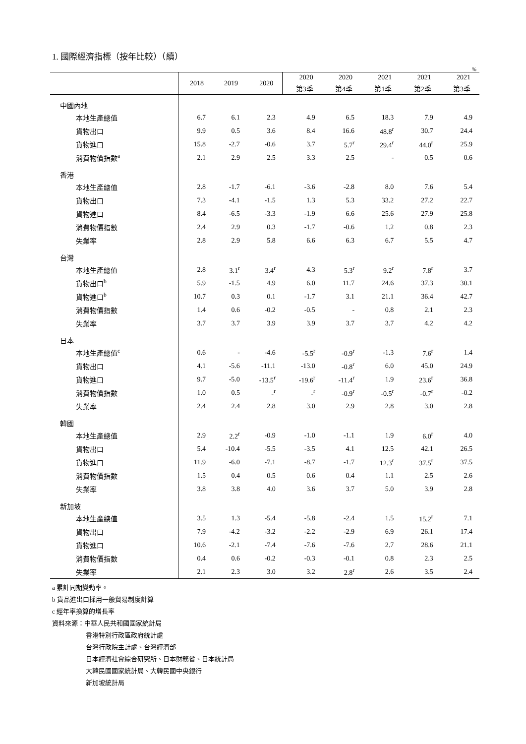1. 國際經濟指標（按年比較）（續）
%
| | 2018 | 2019 | 2020 | 2020 | 2020 | 2021 | 2021 | 2021 |
| --- | --- | --- | --- | --- | --- | --- | --- | --- |
| | | | | 第3季 | 第4季 | 第1季 | 第2季 | 第3季 |
| 中國內地 | | | | | | | | |
| 本地生產總值 | 6.7 | 6.1 | 2.3 | 4.9 | 6.5 | 18.3 | 7.9 | 4.9 |
| 貨物出口 | 9.9 | 0.5 | 3.6 | 8.4 | 16.6 | 48.8<sup>r</sup> | 30.7 | 24.4 |
| 貨物進口 | 15.8 | -2.7 | -0.6 | 3.7 | 5.7<sup>r</sup> | 29.4<sup>r</sup> | 44.0<sup>r</sup> | 25.9 |
| 消費物價指數<sup>a</sup> | 2.1 | 2.9 | 2.5 | 3.3 | 2.5 | - | 0.5 | 0.6 |
| 香港 | | | | | | | | |
| 本地生產總值 | 2.8 | -1.7 | -6.1 | -3.6 | -2.8 | 8.0 | 7.6 | 5.4 |
| 貨物出口 | 7.3 | -4.1 | -1.5 | 1.3 | 5.3 | 33.2 | 27.2 | 22.7 |
| 貨物進口 | 8.4 | -6.5 | -3.3 | -1.9 | 6.6 | 25.6 | 27.9 | 25.8 |
| 消費物價指數 | 2.4 | 2.9 | 0.3 | -1.7 | -0.6 | 1.2 | 0.8 | 2.3 |
| 失業率 | 2.8 | 2.9 | 5.8 | 6.6 | 6.3 | 6.7 | 5.5 | 4.7 |
| 台灣 | | | | | | | | |
| 本地生產總值 | 2.8 | 3.1<sup>r</sup> | 3.4<sup>r</sup> | 4.3 | 5.3<sup>r</sup> | 9.2<sup>r</sup> | 7.8<sup>r</sup> | 3.7 |
| 貨物出口<sup>b</sup> | 5.9 | -1.5 | 4.9 | 6.0 | 11.7 | 24.6 | 37.3 | 30.1 |
| 貨物進口<sup>b</sup> | 10.7 | 0.3 | 0.1 | -1.7 | 3.1 | 21.1 | 36.4 | 42.7 |
| 消費物價指數 | 1.4 | 0.6 | -0.2 | -0.5 | - | 0.8 | 2.1 | 2.3 |
| 失業率 | 3.7 | 3.7 | 3.9 | 3.9 | 3.7 | 3.7 | 4.2 | 4.2 |
| 日本 | | | | | | | | |
| 本地生產總值<sup>c</sup> | 0.6 | - | -4.6 | -5.5<sup>r</sup> | -0.9<sup>r</sup> | -1.3 | 7.6<sup>r</sup> | 1.4 |
| 貨物出口 | 4.1 | -5.6 | -11.1 | -13.0 | -0.8<sup>r</sup> | 6.0 | 45.0 | 24.9 |
| 貨物進口 | 9.7 | -5.0 | -13.5<sup>r</sup> | -19.6<sup>r</sup> | -11.4<sup>r</sup> | 1.9 | 23.6<sup>r</sup> | 36.8 |
| 消費物價指數 | 1.0 | 0.5 | -<sup>r</sup> | -<sup>r</sup> | -0.9<sup>r</sup> | -0.5<sup>r</sup> | -0.7<sup>r</sup> | -0.2 |
| 失業率 | 2.4 | 2.4 | 2.8 | 3.0 | 2.9 | 2.8 | 3.0 | 2.8 |
| 韓國 | | | | | | | | |
| 本地生產總值 | 2.9 | 2.2<sup>r</sup> | -0.9 | -1.0 | -1.1 | 1.9 | 6.0<sup>r</sup> | 4.0 |
| 貨物出口 | 5.4 | -10.4 | -5.5 | -3.5 | 4.1 | 12.5 | 42.1 | 26.5 |
| 貨物進口 | 11.9 | -6.0 | -7.1 | -8.7 | -1.7 | 12.3<sup>r</sup> | 37.5<sup>r</sup> | 37.5 |
| 消費物價指數 | 1.5 | 0.4 | 0.5 | 0.6 | 0.4 | 1.1 | 2.5 | 2.6 |
| 失業率 | 3.8 | 3.8 | 4.0 | 3.6 | 3.7 | 5.0 | 3.9 | 2.8 |
| 新加坡 | | | | | | | | |
| 本地生產總值 | 3.5 | 1.3 | -5.4 | -5.8 | -2.4 | 1.5 | 15.2<sup>r</sup> | 7.1 |
| 貨物出口 | 7.9 | -4.2 | -3.2 | -2.2 | -2.9 | 6.9 | 26.1 | 17.4 |
| 貨物進口 | 10.6 | -2.1 | -7.4 | -7.6 | -7.6 | 2.7 | 28.6 | 21.1 |
| 消費物價指數 | 0.4 | 0.6 | -0.2 | -0.3 | -0.1 | 0.8 | 2.3 | 2.5 |
| 失業率 | 2.1 | 2.3 | 3.0 | 3.2 | 2.8<sup>r</sup> | 2.6 | 3.5 | 2.4 |
a 累計同期變動率。
b 貨品進出口採用一般貿易制度計算
c 經年率換算的增長率
資料來源：中華人民共和國國家統計局
香港特別行政區政府統計處
台灣行政院主計處、台灣經濟部
日本經濟社會綜合研究所、日本財務省、日本統計局
大韓民國國家統計局、大韓民國中央銀行
新加坡統計局